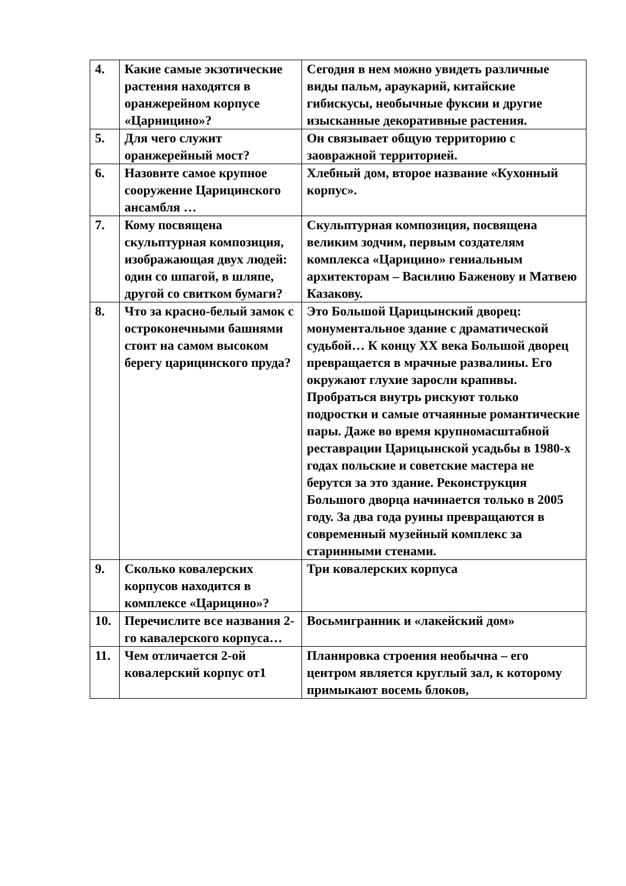| 4. | Какие самые экзотические растения находятся в оранжерейном корпусе «Царницино»? | Сегодня в нем можно увидеть различные виды пальм, араукарий, китайские гибискусы, необычные фуксии и другие изысканные декоративные растения. |
| 5. | Для чего служит оранжерейный мост? | Он связывает общую территорию с заовражной территорией. |
| 6. | Назовите самое крупное сооружение Царицинского ансамбля … | Хлебный дом, второе название «Кухонный корпус». |
| 7. | Кому посвящена скульптурная композиция, изображающая двух людей: один со шпагой, в шляпе, другой со свитком бумаги? | Скульптурная композиция, посвящена великим зодчим, первым создателям комплекса «Царицино» гениальным архитекторам – Василию Баженову и Матвею Казакову. |
| 8. | Что за красно-белый замок с остроконечными башнями стоит на самом высоком берегу царицинского пруда? | Это Большой Царицынский дворец: монументальное здание с драматической судьбой… К концу XX века Большой дворец превращается в мрачные развалины. Его окружают глухие заросли крапивы. Пробраться внутрь рискуют только подростки и самые отчаянные романтические пары. Даже во время крупномасштабной реставрации Царицынской усадьбы в 1980-х годах польские и советские мастера не берутся за это здание. Реконструкция Большого дворца начинается только в 2005 году. За два года руины превращаются в современный музейный комплекс за старинными стенами. |
| 9. | Сколько ковалерских корпусов находится в комплексе «Царицино»? | Три ковалерских корпуса |
| 10. | Перечислите все названия 2-го кавалерского корпуса… | Восьмигранник и «лакейский дом» |
| 11. | Чем отличается 2-ой ковалерский корпус от1 | Планировка строения необычна – его центром является круглый зал, к которому примыкают восемь блоков, |